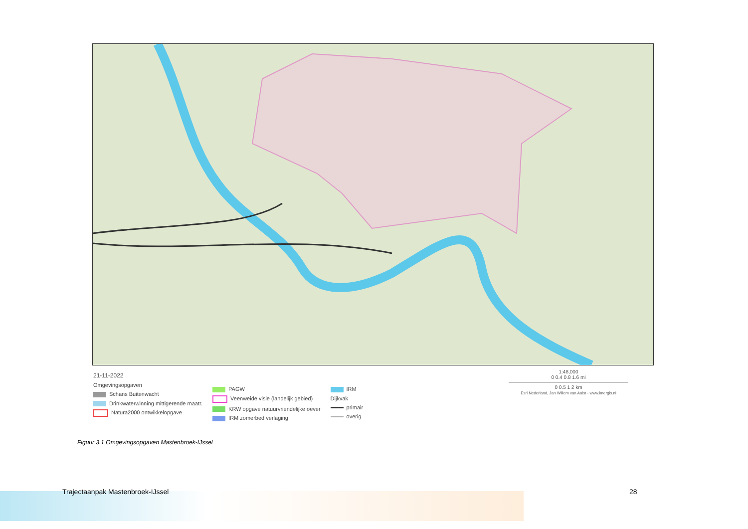21-11-2022
Omgevingsopgaven
Schans Buitenwacht
Drinkwaterwinning mittigerende maatr.
Natura2000 ontwikkelopgave
PAGW
Veenweide visie (landelijk gebied)
KRW opgave natuurvriendelijke oever
IRM zomerbed verlaging
IRM
Dijkvak
primair
overig
1:48,000
0 0.4 0.8 1.6 mi
0 0.5 1 2 km
Esri Nederland, Jan Willem van Aalst - www.imergis.nl
Figuur 3.1 Omgevingsopgaven Mastenbroek-IJssel
Trajectaanpak Mastenbroek-IJssel
28